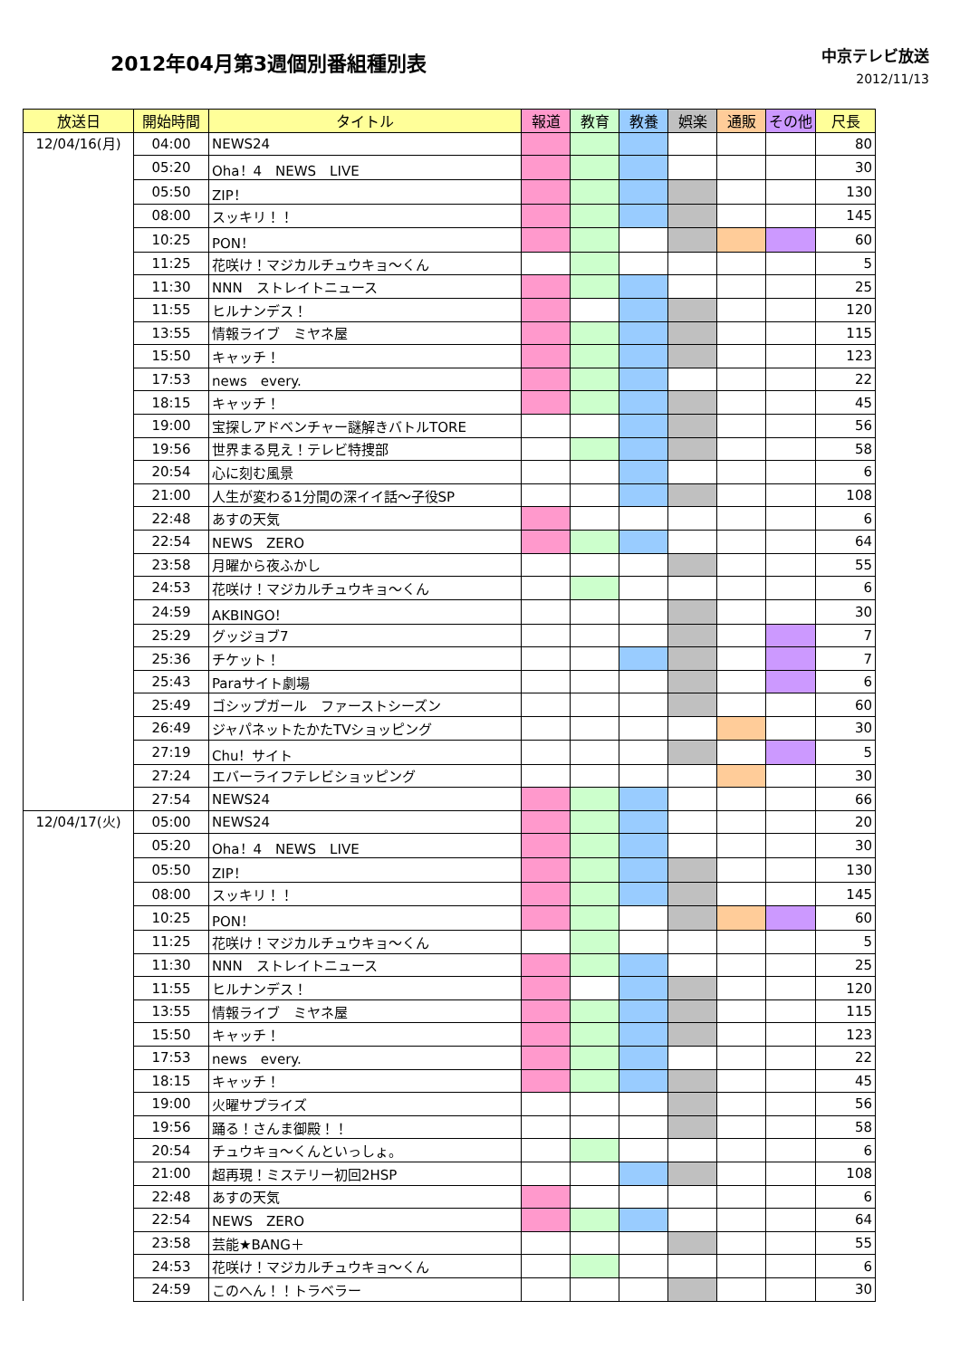2012年04月第3週個別番組種別表
中京テレビ放送
2012/11/13
| 放送日 | 開始時間 | タイトル | 報道 | 教育 | 教養 | 娯楽 | 通販 | その他 | 尺長 |
| --- | --- | --- | --- | --- | --- | --- | --- | --- | --- |
| 12/04/16(月) | 04:00 | NEWS24 | | | | | | | 80 |
| | 05:20 | Oha！4 NEWS LIVE | | | | | | | 30 |
| | 05:50 | ZIP！ | | | | | | | 130 |
| | 08:00 | スッキリ！！ | | | | | | | 145 |
| | 10:25 | PON！ | | | | | | | 60 |
| | 11:25 | 花咲け！マジカルチュウキョ～くん | | | | | | | 5 |
| | 11:30 | NNN ストレイトニュース | | | | | | | 25 |
| | 11:55 | ヒルナンデス！ | | | | | | | 120 |
| | 13:55 | 情報ライブ ミヤネ屋 | | | | | | | 115 |
| | 15:50 | キャッチ！ | | | | | | | 123 |
| | 17:53 | news every. | | | | | | | 22 |
| | 18:15 | キャッチ！ | | | | | | | 45 |
| | 19:00 | 宝探しアドベンチャー謎解きバトルTORE | | | | | | | 56 |
| | 19:56 | 世界まる見え！テレビ特捜部 | | | | | | | 58 |
| | 20:54 | 心に刻む風景 | | | | | | | 6 |
| | 21:00 | 人生が変わる1分間の深イイ話～子役SP | | | | | | | 108 |
| | 22:48 | あすの天気 | | | | | | | 6 |
| | 22:54 | NEWS ZERO | | | | | | | 64 |
| | 23:58 | 月曜から夜ふかし | | | | | | | 55 |
| | 24:53 | 花咲け！マジカルチュウキョ～くん | | | | | | | 6 |
| | 24:59 | AKBINGO！ | | | | | | | 30 |
| | 25:29 | グッジョブ7 | | | | | | | 7 |
| | 25:36 | チケット！ | | | | | | | 7 |
| | 25:43 | Paraサイト劇場 | | | | | | | 6 |
| | 25:49 | ゴシップガール ファーストシーズン | | | | | | | 60 |
| | 26:49 | ジャパネットたかたTVショッピング | | | | | | | 30 |
| | 27:19 | Chu！サイト | | | | | | | 5 |
| | 27:24 | エバーライフテレビショッピング | | | | | | | 30 |
| | 27:54 | NEWS24 | | | | | | | 66 |
| 12/04/17(火) | 05:00 | NEWS24 | | | | | | | 20 |
| | 05:20 | Oha！4 NEWS LIVE | | | | | | | 30 |
| | 05:50 | ZIP！ | | | | | | | 130 |
| | 08:00 | スッキリ！！ | | | | | | | 145 |
| | 10:25 | PON！ | | | | | | | 60 |
| | 11:25 | 花咲け！マジカルチュウキョ～くん | | | | | | | 5 |
| | 11:30 | NNN ストレイトニュース | | | | | | | 25 |
| | 11:55 | ヒルナンデス！ | | | | | | | 120 |
| | 13:55 | 情報ライブ ミヤネ屋 | | | | | | | 115 |
| | 15:50 | キャッチ！ | | | | | | | 123 |
| | 17:53 | news every. | | | | | | | 22 |
| | 18:15 | キャッチ！ | | | | | | | 45 |
| | 19:00 | 火曜サプライズ | | | | | | | 56 |
| | 19:56 | 踊る！さんま御殿！！ | | | | | | | 58 |
| | 20:54 | チュウキョ～くんといっしょ。 | | | | | | | 6 |
| | 21:00 | 超再現！ミステリー初回2HSP | | | | | | | 108 |
| | 22:48 | あすの天気 | | | | | | | 6 |
| | 22:54 | NEWS ZERO | | | | | | | 64 |
| | 23:58 | 芸能★BANG＋ | | | | | | | 55 |
| | 24:53 | 花咲け！マジカルチュウキョ～くん | | | | | | | 6 |
| | 24:59 | このへん！！トラベラー | | | | | | | 30 |